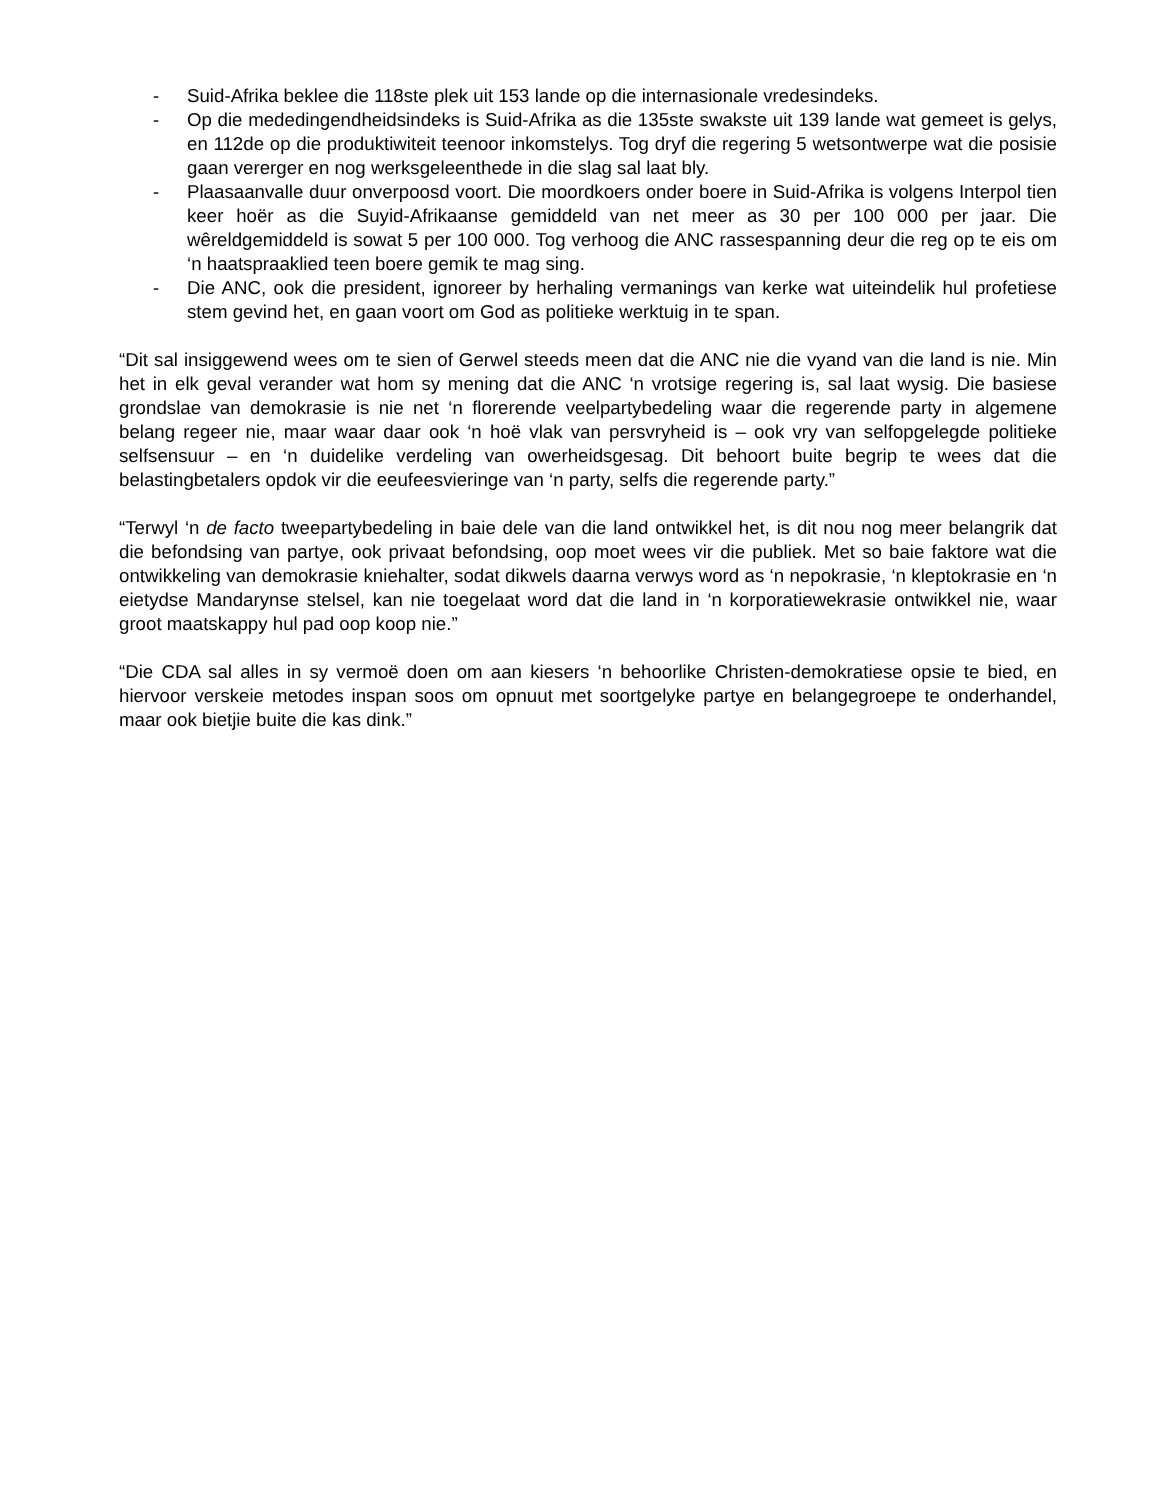- Suid-Afrika beklee die 118ste plek uit 153 lande op die internasionale vredesindeks.
- Op die mededingendheidsindeks is Suid-Afrika as die 135ste swakste uit 139 lande wat gemeet is gelys, en 112de op die produktiwiteit teenoor inkomstelys. Tog dryf die regering 5 wetsontwerpe wat die posisie gaan vererger en nog werksgeleenthede in die slag sal laat bly.
- Plaasaanvalle duur onverpoosd voort. Die moordkoers onder boere in Suid-Afrika is volgens Interpol tien keer hoër as die Suyid-Afrikaanse gemiddeld van net meer as 30 per 100 000 per jaar. Die wêreldgemiddeld is sowat 5 per 100 000. Tog verhoog die ANC rassespanning deur die reg op te eis om ‘n haatspraaklied teen boere gemik te mag sing.
- Die ANC, ook die president, ignoreer by herhaling vermanings van kerke wat uiteindelik hul profetiese stem gevind het, en gaan voort om God as politieke werktuig in te span.
“Dit sal insiggewend wees om te sien of Gerwel steeds meen dat die ANC nie die vyand van die land is nie. Min het in elk geval verander wat hom sy mening dat die ANC ‘n vrotsige regering is, sal laat wysig. Die basiese grondslae van demokrasie is nie net ‘n florerende veelpartybedeling waar die regerende party in algemene belang regeer nie, maar waar daar ook ‘n hoë vlak van persvryheid is – ook vry van selfopgelegde politieke selfsensuur – en ‘n duidelike verdeling van owerheidsgesag. Dit behoort buite begrip te wees dat die belastingbetalers opdok vir die eeufeesvieringe van ‘n party, selfs die regerende party.”
“Terwyl ‘n de facto tweepartybedeling in baie dele van die land ontwikkel het, is dit nou nog meer belangrik dat die befondsing van partye, ook privaat befondsing, oop moet wees vir die publiek. Met so baie faktore wat die ontwikkeling van demokrasie kniehalter, sodat dikwels daarna verwys word as ‘n nepokrasie, ‘n kleptokrasie en ‘n eietydse Mandarynse stelsel, kan nie toegelaat word dat die land in ‘n korporatiewekrasie ontwikkel nie, waar groot maatskappy hul pad oop koop nie.”
“Die CDA sal alles in sy vermoë doen om aan kiesers ‘n behoorlike Christen-demokratiese opsie te bied, en hiervoor verskeie metodes inspan soos om opnuut met soortgelyke partye en belangegroepe te onderhandel, maar ook bietjie buite die kas dink.”